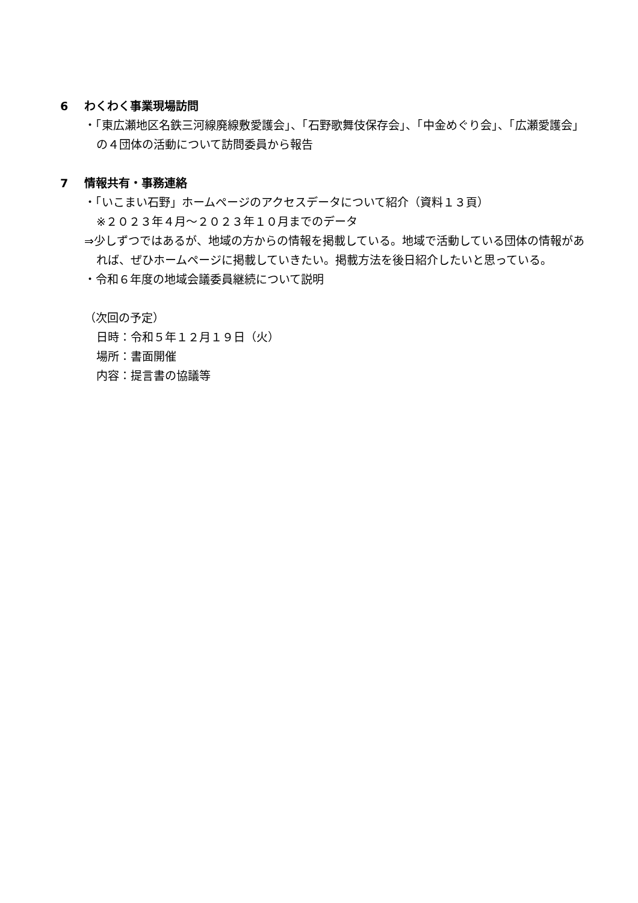6 わくわく事業現場訪問
・「東広瀬地区名鉄三河線廃線敷愛護会」、「石野歌舞伎保存会」、「中金めぐり会」、「広瀬愛護会」の４団体の活動について訪問委員から報告
7 情報共有・事務連絡
・「いこまい石野」ホームページのアクセスデータについて紹介（資料１３頁）
※２０２３年４月～２０２３年１０月までのデータ
⇒少しずつではあるが、地域の方からの情報を掲載している。地域で活動している団体の情報があれば、ぜひホームページに掲載していきたい。掲載方法を後日紹介したいと思っている。
・令和６年度の地域会議委員継続について説明
（次回の予定）
日時：令和５年１２月１９日（火）
場所：書面開催
内容：提言書の協議等